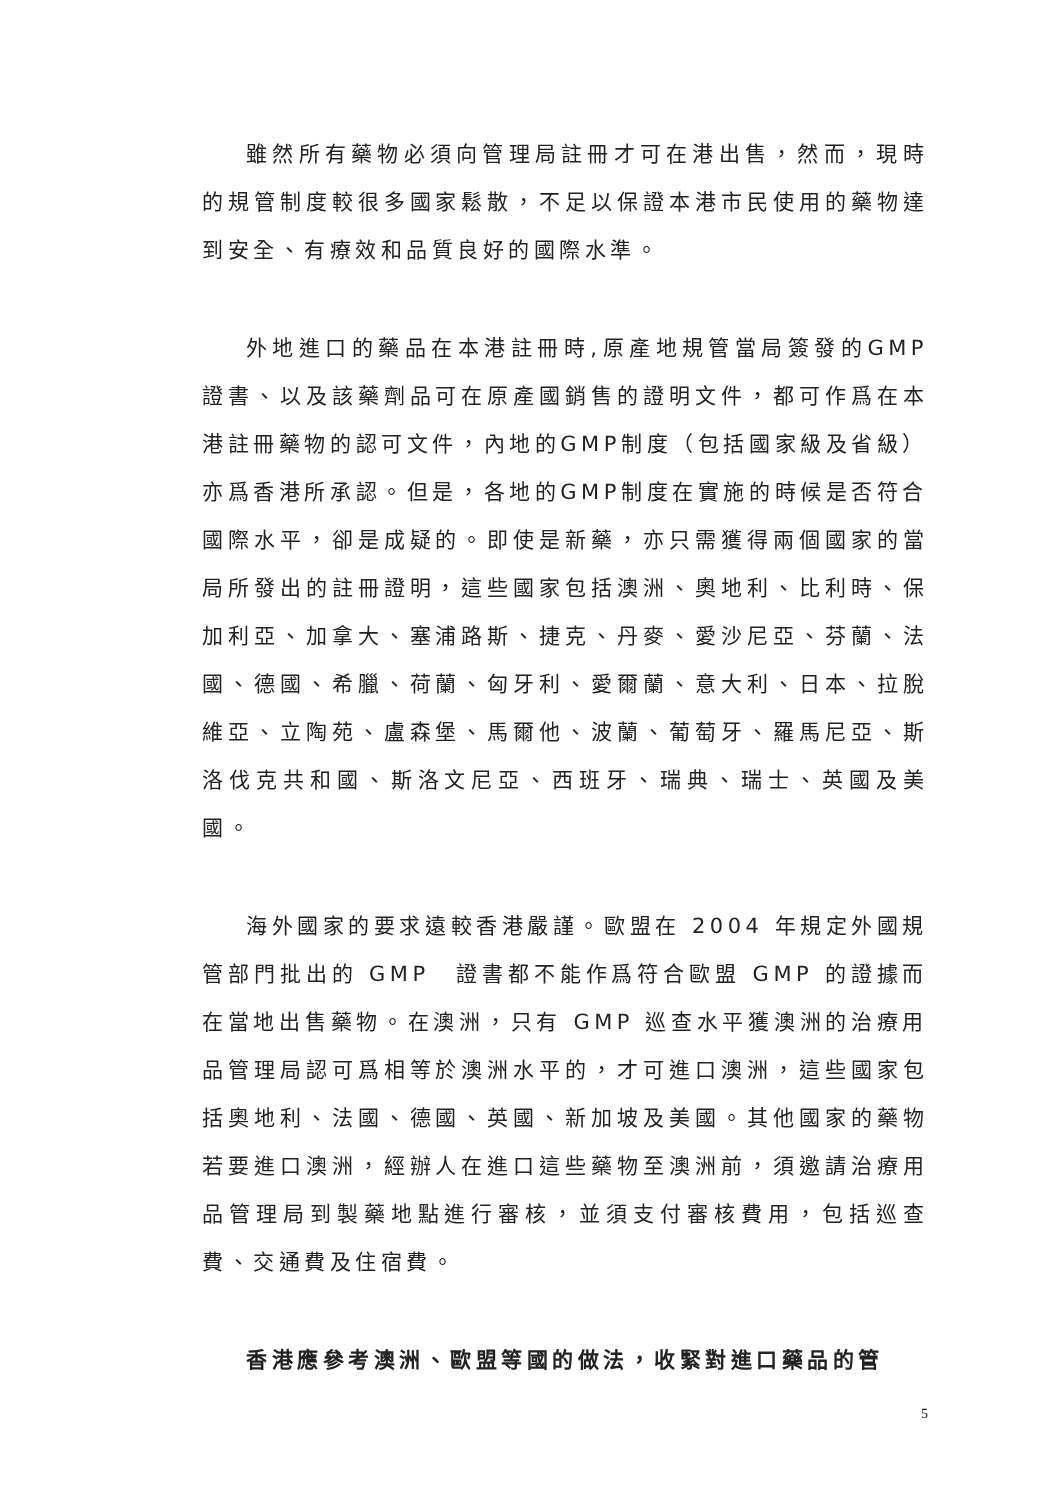雖然所有藥物必須向管理局註冊才可在港出售，然而，現時的規管制度較很多國家鬆散，不足以保證本港市民使用的藥物達到安全、有療效和品質良好的國際水準。
外地進口的藥品在本港註冊時,原產地規管當局簽發的GMP證書、以及該藥劑品可在原產國銷售的證明文件，都可作爲在本港註冊藥物的認可文件，內地的GMP制度（包括國家級及省級）亦爲香港所承認。但是，各地的GMP制度在實施的時候是否符合國際水平，卻是成疑的。即使是新藥，亦只需獲得兩個國家的當局所發出的註冊證明，這些國家包括澳洲、奧地利、比利時、保加利亞、加拿大、塞浦路斯、捷克、丹麥、愛沙尼亞、芬蘭、法國、德國、希臘、荷蘭、匈牙利、愛爾蘭、意大利、日本、拉脫維亞、立陶苑、盧森堡、馬爾他、波蘭、葡萄牙、羅馬尼亞、斯洛伐克共和國、斯洛文尼亞、西班牙、瑞典、瑞士、英國及美國。
海外國家的要求遠較香港嚴謹。歐盟在 2004 年規定外國規管部門批出的 GMP　證書都不能作爲符合歐盟 GMP 的證據而在當地出售藥物。在澳洲，只有 GMP 巡查水平獲澳洲的治療用品管理局認可爲相等於澳洲水平的，才可進口澳洲，這些國家包括奧地利、法國、德國、英國、新加坡及美國。其他國家的藥物若要進口澳洲，經辦人在進口這些藥物至澳洲前，須邀請治療用品管理局到製藥地點進行審核，並須支付審核費用，包括巡查費、交通費及住宿費。
香港應參考澳洲、歐盟等國的做法，收緊對進口藥品的管
5